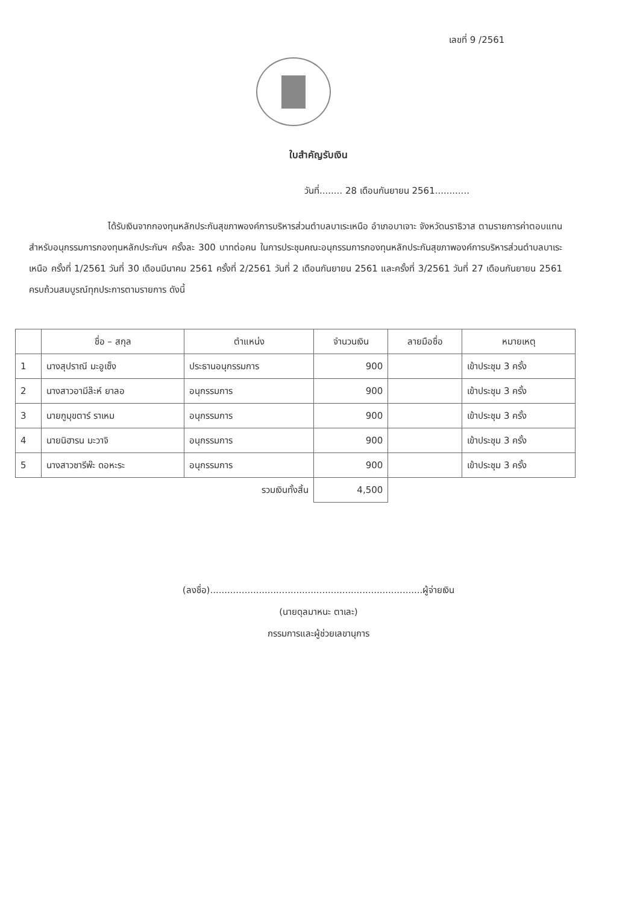เลขที่ 9 /2561
ใบสำคัญรับเงิน
วันที่........ 28 เดือนกันยายน 2561............
ได้รับเงินจากกองทุนหลักประกันสุขภาพองค์การบริหารส่วนตำบลบาเระเหนือ อำเภอบาเจาะ จังหวัดนราธิวาส ตามรายการค่าตอบแทนสำหรับอนุกรรมการกองทุนหลักประกันฯ ครั้งละ 300 บาทต่อคน ในการประชุมคณะอนุกรรมการกองทุนหลักประกันสุขภาพองค์การบริหารส่วนตำบลบาเระเหนือ ครั้งที่ 1/2561 วันที่ 30 เดือนมีนาคม 2561 ครั้งที่ 2/2561 วันที่ 2 เดือนกันยายน 2561 และครั้งที่ 3/2561 วันที่ 27 เดือนกันยายน 2561 ครบถ้วนสมบูรณ์ทุกประการตามรายการ ดังนี้
| | ชื่อ – สกุล | ตำแหน่ง | จำนวนเงิน | ลายมือชื่อ | หมายเหตุ |
| --- | --- | --- | --- | --- | --- |
| 1 | นางสุปราณี มะอูเซ็ง | ประธานอนุกรรมการ | 900 | | เข้าประชุม 3 ครั้ง |
| 2 | นางสาวอามีล๊ะห์ ยาลอ | อนุกรรมการ | 900 | | เข้าประชุม 3 ครั้ง |
| 3 | นายกูมุขตาร์ ราเหม | อนุกรรมการ | 900 | | เข้าประชุม 3 ครั้ง |
| 4 | นายนิฮารน มะวาจิ | อนุกรรมการ | 900 | | เข้าประชุม 3 ครั้ง |
| 5 | นางสาวซารีพ๊ะ ดอหะระ | อนุกรรมการ | 900 | | เข้าประชุม 3 ครั้ง |
| รวมเงินทั้งสิ้น | | | 4,500 | | |
(ลงชื่อ)..........................................................................ผู้จ่ายเงิน
(นายดุลมาหนะ ตาเละ)
กรรมการและผู้ช่วยเลขานุการ